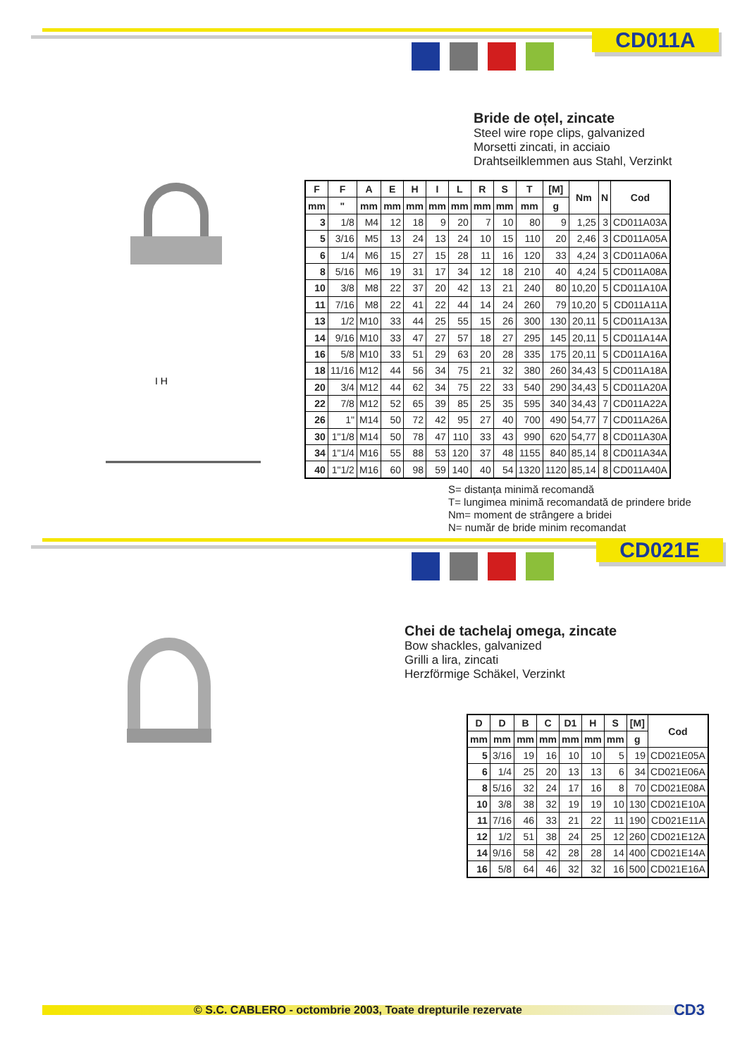CD011A
Bride de oțel, zincate
Steel wire rope clips, galvanized
Morsetti zincati, in acciaio
Drahtseilklemmen aus Stahl, Verzinkt
I H
| F | F | A | E | H | I | L | R | S | T | [M] | Nm | N | Cod |
| --- | --- | --- | --- | --- | --- | --- | --- | --- | --- | --- | --- | --- | --- |
| mm | " | mm | mm | mm | mm | mm | mm | mm | mm | g | | | |
| 3 | 1/8 | M4 | 12 | 18 | 9 | 20 | 7 | 10 | 80 | 9 | 1,25 | 3 | CD011A03A |
| 5 | 3/16 | M5 | 13 | 24 | 13 | 24 | 10 | 15 | 110 | 20 | 2,46 | 3 | CD011A05A |
| 6 | 1/4 | M6 | 15 | 27 | 15 | 28 | 11 | 16 | 120 | 33 | 4,24 | 3 | CD011A06A |
| 8 | 5/16 | M6 | 19 | 31 | 17 | 34 | 12 | 18 | 210 | 40 | 4,24 | 5 | CD011A08A |
| 10 | 3/8 | M8 | 22 | 37 | 20 | 42 | 13 | 21 | 240 | 80 | 10,20 | 5 | CD011A10A |
| 11 | 7/16 | M8 | 22 | 41 | 22 | 44 | 14 | 24 | 260 | 79 | 10,20 | 5 | CD011A11A |
| 13 | 1/2 | M10 | 33 | 44 | 25 | 55 | 15 | 26 | 300 | 130 | 20,11 | 5 | CD011A13A |
| 14 | 9/16 | M10 | 33 | 47 | 27 | 57 | 18 | 27 | 295 | 145 | 20,11 | 5 | CD011A14A |
| 16 | 5/8 | M10 | 33 | 51 | 29 | 63 | 20 | 28 | 335 | 175 | 20,11 | 5 | CD011A16A |
| 18 | 11/16 | M12 | 44 | 56 | 34 | 75 | 21 | 32 | 380 | 260 | 34,43 | 5 | CD011A18A |
| 20 | 3/4 | M12 | 44 | 62 | 34 | 75 | 22 | 33 | 540 | 290 | 34,43 | 5 | CD011A20A |
| 22 | 7/8 | M12 | 52 | 65 | 39 | 85 | 25 | 35 | 595 | 340 | 34,43 | 7 | CD011A22A |
| 26 | 1" | M14 | 50 | 72 | 42 | 95 | 27 | 40 | 700 | 490 | 54,77 | 7 | CD011A26A |
| 30 | 1"1/8 | M14 | 50 | 78 | 47 | 110 | 33 | 43 | 990 | 620 | 54,77 | 8 | CD011A30A |
| 34 | 1"1/4 | M16 | 55 | 88 | 53 | 120 | 37 | 48 | 1155 | 840 | 85,14 | 8 | CD011A34A |
| 40 | 1"1/2 | M16 | 60 | 98 | 59 | 140 | 40 | 54 | 1320 | 1120 | 85,14 | 8 | CD011A40A |
S= distanța minimă recomandă
T= lungimea minimă recomandată de prindere bride
Nm= moment de strângere a bridei
N= număr de bride minim recomandat
CD021E
Chei de tachelaj omega, zincate
Bow shackles, galvanized
Grilli a lira, zincati
Herzförmige Schäkel, Verzinkt
| D | D | B | C | D1 | H | S | [M] | Cod |
| --- | --- | --- | --- | --- | --- | --- | --- | --- |
| mm | mm | mm | mm | mm | mm | mm | g | |
| 5 | 3/16 | 19 | 16 | 10 | 10 | 5 | 19 | CD021E05A |
| 6 | 1/4 | 25 | 20 | 13 | 13 | 6 | 34 | CD021E06A |
| 8 | 5/16 | 32 | 24 | 17 | 16 | 8 | 70 | CD021E08A |
| 10 | 3/8 | 38 | 32 | 19 | 19 | 10 | 130 | CD021E10A |
| 11 | 7/16 | 46 | 33 | 21 | 22 | 11 | 190 | CD021E11A |
| 12 | 1/2 | 51 | 38 | 24 | 25 | 12 | 260 | CD021E12A |
| 14 | 9/16 | 58 | 42 | 28 | 28 | 14 | 400 | CD021E14A |
| 16 | 5/8 | 64 | 46 | 32 | 32 | 16 | 500 | CD021E16A |
© S.C. CABLERO - octombrie 2003, Toate drepturile rezervate CD3